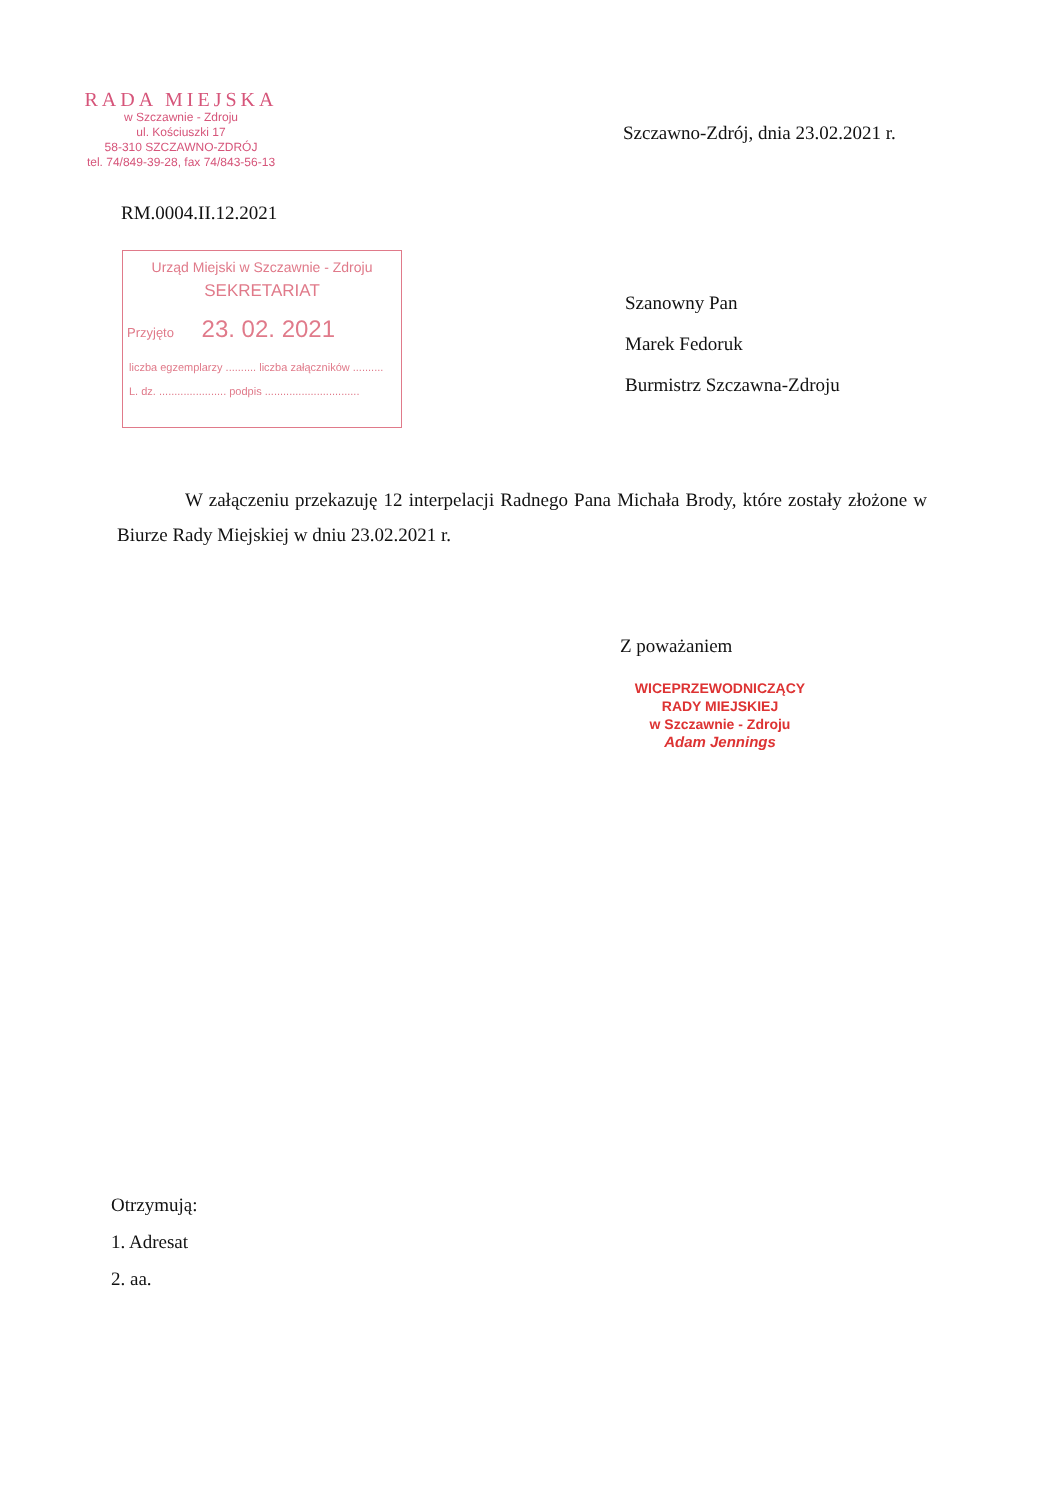RADA MIEJSKA
w Szczawnie - Zdroju
ul. Kościuszki 17
58-310 SZCZAWNO-ZDRÓJ
tel. 74/849-39-28, fax 74/843-56-13
Szczawno-Zdrój, dnia 23.02.2021 r.
RM.0004.II.12.2021
Urząd Miejski w Szczawnie - Zdroju
SEKRETARIAT
Przyjęto 23. 02. 2021
liczba egzemplarzy .......... liczba załączników ..........
L. dz. ...................... podpis ...............................
Szanowny Pan
Marek Fedoruk
Burmistrz Szczawna-Zdroju
W załączeniu przekazuję 12 interpelacji Radnego Pana Michała Brody, które zostały złożone w Biurze Rady Miejskiej w dniu 23.02.2021 r.
Z poważaniem
WICEPRZEWODNICZĄCY
RADY MIEJSKIEJ
w Szczawnie - Zdroju
Adam Jennings
Otrzymują:
1. Adresat
2. aa.